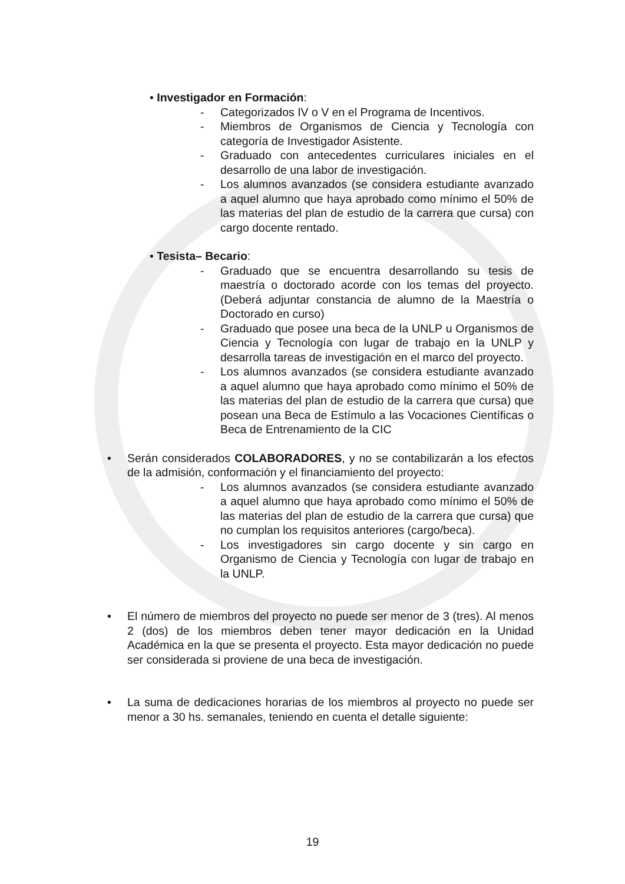• Investigador en Formación:
- Categorizados IV o V en el Programa de Incentivos.
- Miembros de Organismos de Ciencia y Tecnología con categoría de Investigador Asistente.
- Graduado con antecedentes curriculares iniciales en el desarrollo de una labor de investigación.
- Los alumnos avanzados (se considera estudiante avanzado a aquel alumno que haya aprobado como mínimo el 50% de las materias del plan de estudio de la carrera que cursa) con cargo docente rentado.
• Tesista– Becario:
- Graduado que se encuentra desarrollando su tesis de maestría o doctorado acorde con los temas del proyecto. (Deberá adjuntar constancia de alumno de la Maestría o Doctorado en curso)
- Graduado que posee una beca de la UNLP u Organismos de Ciencia y Tecnología con lugar de trabajo en la UNLP y desarrolla tareas de investigación en el marco del proyecto.
- Los alumnos avanzados (se considera estudiante avanzado a aquel alumno que haya aprobado como mínimo el 50% de las materias del plan de estudio de la carrera que cursa) que posean una Beca de Estímulo a las Vocaciones Científicas o Beca de Entrenamiento de la CIC
• Serán considerados COLABORADORES, y no se contabilizarán a los efectos de la admisión, conformación y el financiamiento del proyecto:
- Los alumnos avanzados (se considera estudiante avanzado a aquel alumno que haya aprobado como mínimo el 50% de las materias del plan de estudio de la carrera que cursa) que no cumplan los requisitos anteriores (cargo/beca).
- Los investigadores sin cargo docente y sin cargo en Organismo de Ciencia y Tecnología con lugar de trabajo en la UNLP.
• El número de miembros del proyecto no puede ser menor de 3 (tres). Al menos 2 (dos) de los miembros deben tener mayor dedicación en la Unidad Académica en la que se presenta el proyecto. Esta mayor dedicación no puede ser considerada si proviene de una beca de investigación.
• La suma de dedicaciones horarias de los miembros al proyecto no puede ser menor a 30 hs. semanales, teniendo en cuenta el detalle siguiente:
19